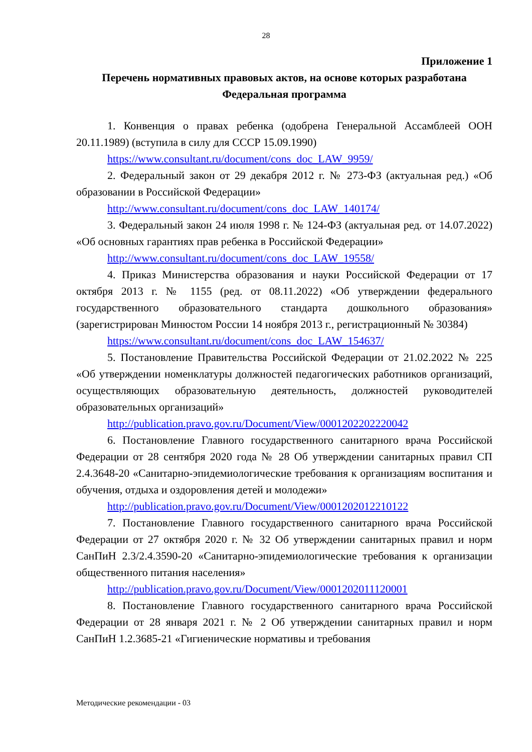28
Приложение 1
Перечень нормативных правовых актов, на основе которых разработана Федеральная программа
1. Конвенция о правах ребенка (одобрена Генеральной Ассамблеей ООН 20.11.1989) (вступила в силу для СССР 15.09.1990)
https://www.consultant.ru/document/cons_doc_LAW_9959/
2. Федеральный закон от 29 декабря 2012 г. № 273-ФЗ (актуальная ред.) «Об образовании в Российской Федерации»
http://www.consultant.ru/document/cons_doc_LAW_140174/
3. Федеральный закон 24 июля 1998 г. № 124-ФЗ (актуальная ред. от 14.07.2022) «Об основных гарантиях прав ребенка в Российской Федерации»
http://www.consultant.ru/document/cons_doc_LAW_19558/
4. Приказ Министерства образования и науки Российской Федерации от 17 октября 2013 г. № 1155 (ред. от 08.11.2022) «Об утверждении федерального государственного образовательного стандарта дошкольного образования» (зарегистрирован Минюстом России 14 ноября 2013 г., регистрационный № 30384)
https://www.consultant.ru/document/cons_doc_LAW_154637/
5. Постановление Правительства Российской Федерации от 21.02.2022 № 225 «Об утверждении номенклатуры должностей педагогических работников организаций, осуществляющих образовательную деятельность, должностей руководителей образовательных организаций»
http://publication.pravo.gov.ru/Document/View/0001202202220042
6. Постановление Главного государственного санитарного врача Российской Федерации от 28 сентября 2020 года № 28 Об утверждении санитарных правил СП 2.4.3648-20 «Санитарно-эпидемиологические требования к организациям воспитания и обучения, отдыха и оздоровления детей и молодежи»
http://publication.pravo.gov.ru/Document/View/0001202012210122
7. Постановление Главного государственного санитарного врача Российской Федерации от 27 октября 2020 г. № 32 Об утверждении санитарных правил и норм СанПиН 2.3/2.4.3590-20 «Санитарно-эпидемиологические требования к организации общественного питания населения»
http://publication.pravo.gov.ru/Document/View/0001202011120001
8. Постановление Главного государственного санитарного врача Российской Федерации от 28 января 2021 г. № 2 Об утверждении санитарных правил и норм СанПиН 1.2.3685-21 «Гигиенические нормативы и требования
Методические рекомендации - 03